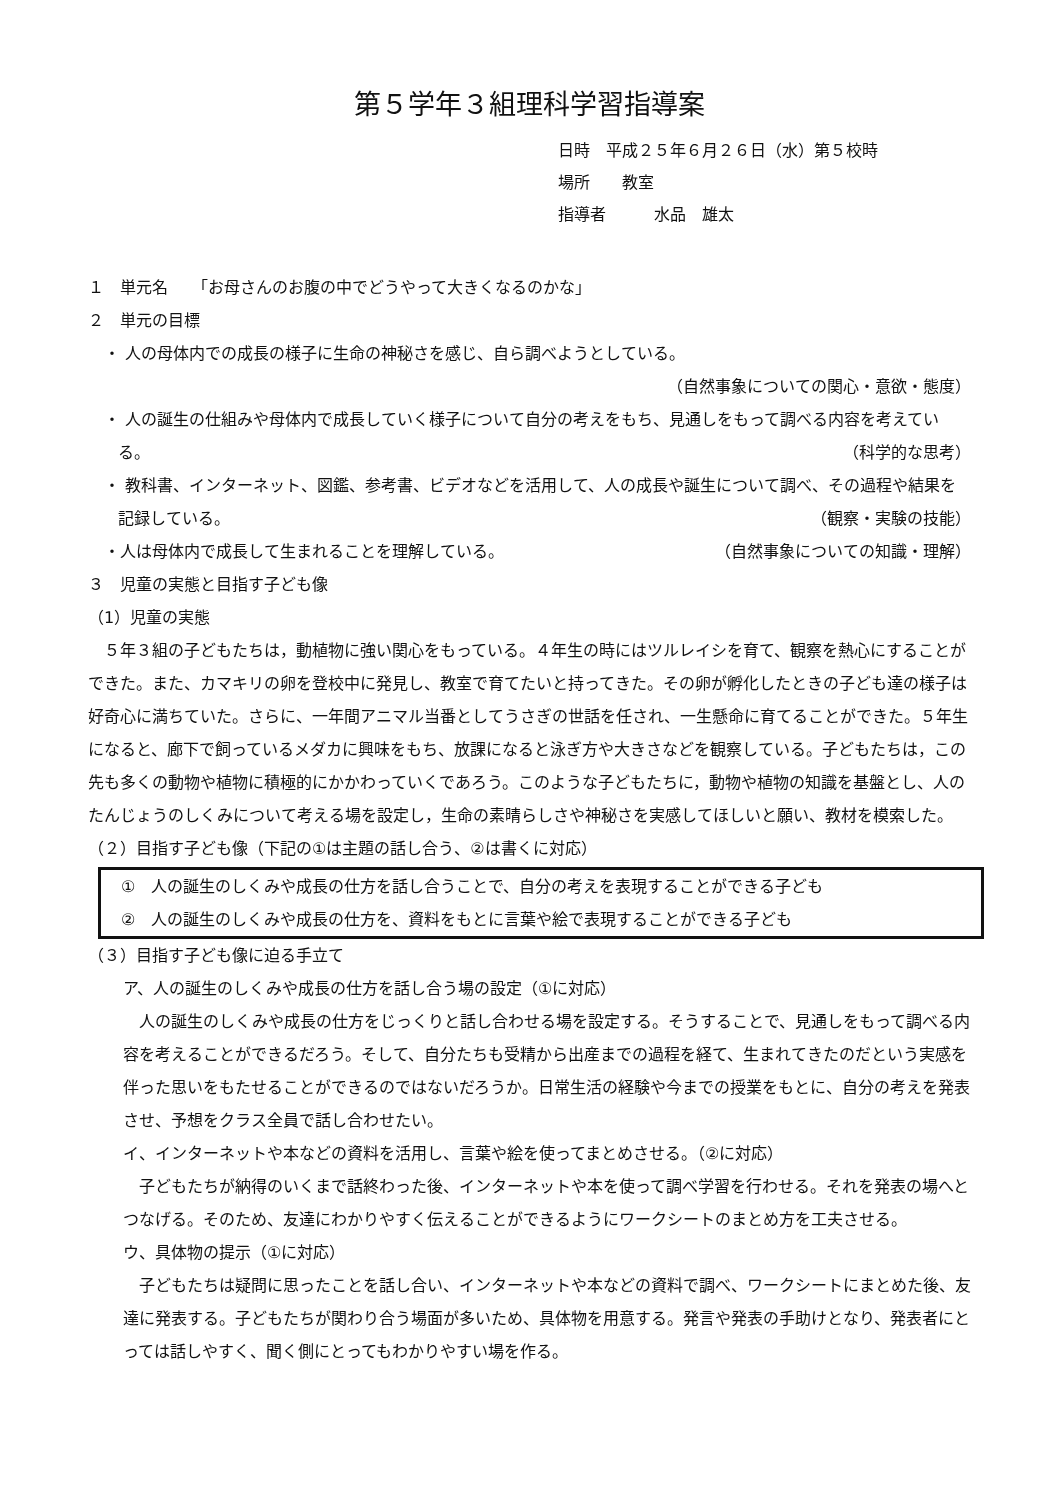第５学年３組理科学習指導案
日時　平成２５年６月２６日（水）第５校時
場所　　教室
指導者　　　水品　雄太
１　単元名　　「お母さんのお腹の中でどうやって大きくなるのかな」
２　単元の目標
・ 人の母体内での成長の様子に生命の神秘さを感じ、自ら調べようとしている。
（自然事象についての関心・意欲・態度）
・ 人の誕生の仕組みや母体内で成長していく様子について自分の考えをもち、見通しをもって調べる内容を考えている。 （科学的な思考）
・ 教科書、インターネット、図鑑、参考書、ビデオなどを活用して、人の成長や誕生について調べ、その過程や結果を記録している。 （観察・実験の技能）
・人は母体内で成長して生まれることを理解している。 （自然事象についての知識・理解）
３　児童の実態と目指す子ども像
（1）児童の実態
５年３組の子どもたちは，動植物に強い関心をもっている。４年生の時にはツルレイシを育て、観察を熱心にすることができた。また、カマキリの卵を登校中に発見し、教室で育てたいと持ってきた。その卵が孵化したときの子ども達の様子は好奇心に満ちていた。さらに、一年間アニマル当番としてうさぎの世話を任され、一生懸命に育てることができた。５年生になると、廊下で飼っているメダカに興味をもち、放課になると泳ぎ方や大きさなどを観察している。子どもたちは，この先も多くの動物や植物に積極的にかかわっていくであろう。このような子どもたちに，動物や植物の知識を基盤とし、人のたんじょうのしくみについて考える場を設定し，生命の素晴らしさや神秘さを実感してほしいと願い、教材を模索した。
（２）目指す子ども像（下記の①は主題の話し合う、②は書くに対応）
①　人の誕生のしくみや成長の仕方を話し合うことで、自分の考えを表現することができる子ども
②　人の誕生のしくみや成長の仕方を、資料をもとに言葉や絵で表現することができる子ども
（３）目指す子ども像に迫る手立て
ア、人の誕生のしくみや成長の仕方を話し合う場の設定（①に対応）
人の誕生のしくみや成長の仕方をじっくりと話し合わせる場を設定する。そうすることで、見通しをもって調べる内容を考えることができるだろう。そして、自分たちも受精から出産までの過程を経て、生まれてきたのだという実感を伴った思いをもたせることができるのではないだろうか。日常生活の経験や今までの授業をもとに、自分の考えを発表させ、予想をクラス全員で話し合わせたい。
イ、インターネットや本などの資料を活用し、言葉や絵を使ってまとめさせる。（②に対応）
子どもたちが納得のいくまで話終わった後、インターネットや本を使って調べ学習を行わせる。それを発表の場へとつなげる。そのため、友達にわかりやすく伝えることができるようにワークシートのまとめ方を工夫させる。
ウ、具体物の提示（①に対応）
子どもたちは疑問に思ったことを話し合い、インターネットや本などの資料で調べ、ワークシートにまとめた後、友達に発表する。子どもたちが関わり合う場面が多いため、具体物を用意する。発言や発表の手助けとなり、発表者にとっては話しやすく、聞く側にとってもわかりやすい場を作る。